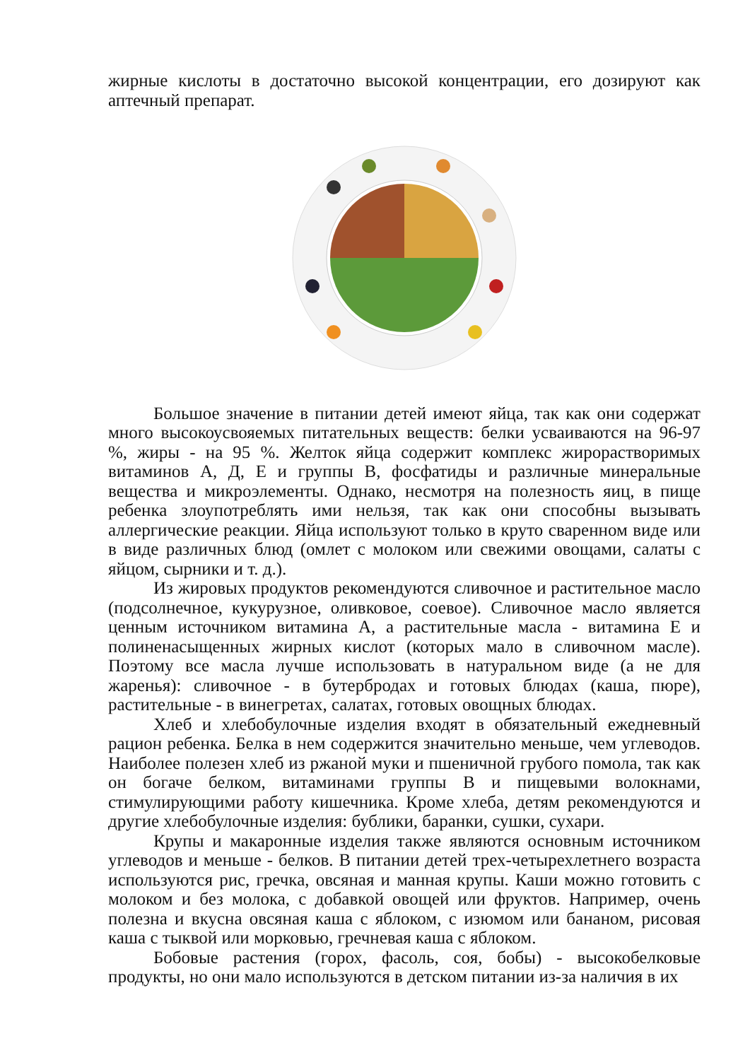жирные кислоты в достаточно высокой концентрации, его дозируют как аптечный препарат.
Большое значение в питании детей имеют яйца, так как они содержат много высокоусвояемых питательных веществ: белки усваиваются на 96-97 %, жиры - на 95 %. Желток яйца содержит комплекс жирорастворимых витаминов А, Д, Е и группы В, фосфатиды и различные минеральные вещества и микроэлементы. Однако, несмотря на полезность яиц, в пище ребенка злоупотреблять ими нельзя, так как они способны вызывать аллергические реакции. Яйца используют только в круто сваренном виде или в виде различных блюд (омлет с молоком или свежими овощами, салаты с яйцом, сырники и т. д.).
Из жировых продуктов рекомендуются сливочное и растительное масло (подсолнечное, кукурузное, оливковое, соевое). Сливочное масло является ценным источником витамина А, а растительные масла - витамина Е и полиненасыщенных жирных кислот (которых мало в сливочном масле). Поэтому все масла лучше использовать в натуральном виде (а не для жаренья): сливочное - в бутербродах и готовых блюдах (каша, пюре), растительные - в винегретах, салатах, готовых овощных блюдах.
Хлеб и хлебобулочные изделия входят в обязательный ежедневный рацион ребенка. Белка в нем содержится значительно меньше, чем углеводов. Наиболее полезен хлеб из ржаной муки и пшеничной грубого помола, так как он богаче белком, витаминами группы В и пищевыми волокнами, стимулирующими работу кишечника. Кроме хлеба, детям рекомендуются и другие хлебобулочные изделия: бублики, баранки, сушки, сухари.
Крупы и макаронные изделия также являются основным источником углеводов и меньше - белков. В питании детей трех-четырехлетнего возраста используются рис, гречка, овсяная и манная крупы. Каши можно готовить с молоком и без молока, с добавкой овощей или фруктов. Например, очень полезна и вкусна овсяная каша с яблоком, с изюмом или бананом, рисовая каша с тыквой или морковью, гречневая каша с яблоком.
Бобовые растения (горох, фасоль, соя, бобы) - высокобелковые продукты, но они мало используются в детском питании из-за наличия в их